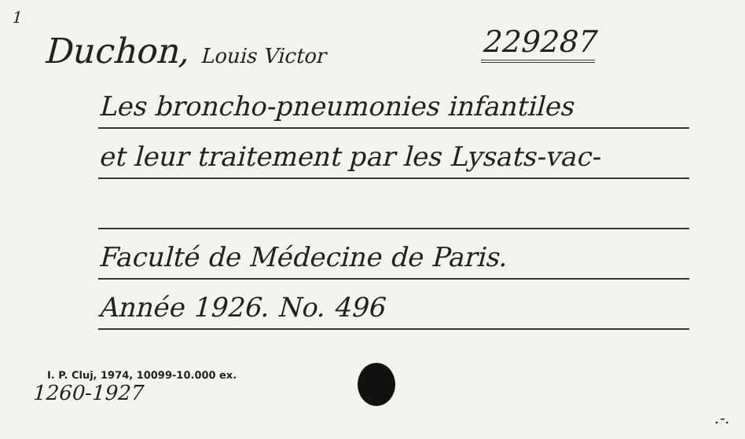1
Duchon, Louis Victor 229287
Les broncho-pneumonies infantiles
et leur traitement par les Lysats-vac-
Faculté de Médecine de Paris.
Année 1926. No. 496
I. P. Cluj, 1974, 10099-10.000 ex.
1260-1927
.-.